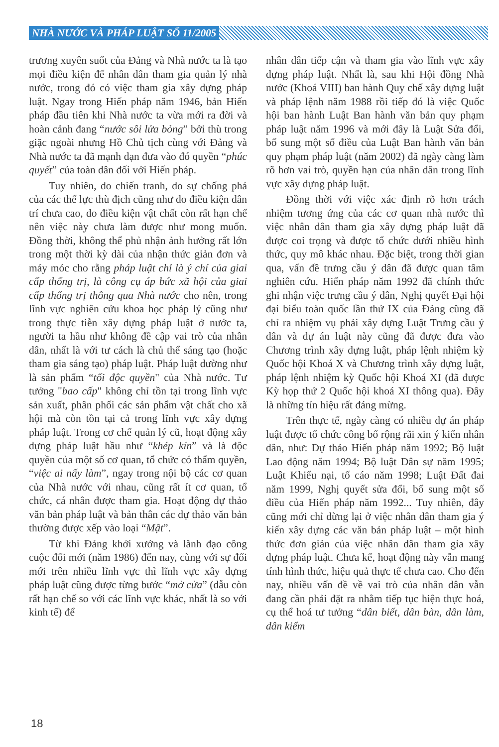NHÀ NƯỚC VÀ PHÁP LUẬT SỐ 11/2005
trương xuyên suốt của Đảng và Nhà nước ta là tạo mọi điều kiện để nhân dân tham gia quản lý nhà nước, trong đó có việc tham gia xây dựng pháp luật. Ngay trong Hiến pháp năm 1946, bản Hiến pháp đầu tiên khi Nhà nước ta vừa mới ra đời và hoàn cảnh đang “nước sôi lửa bỏng” bởi thù trong giặc ngoài nhưng Hồ Chủ tịch cùng với Đảng và Nhà nước ta đã mạnh dạn đưa vào đó quyền “phúc quyết” của toàn dân đối với Hiến pháp.
Tuy nhiên, do chiến tranh, do sự chống phá của các thế lực thù địch cũng như do điều kiện dân trí chưa cao, do điều kiện vật chất còn rất hạn chế nên việc này chưa làm được như mong muốn. Đồng thời, không thể phủ nhận ảnh hưởng rất lớn trong một thời kỳ dài của nhận thức giản đơn và máy móc cho rằng pháp luật chỉ là ý chí của giai cấp thống trị, là công cụ áp bức xã hội của giai cấp thống trị thông qua Nhà nước cho nên, trong lĩnh vực nghiên cứu khoa học pháp lý cũng như trong thực tiễn xây dựng pháp luật ở nước ta, người ta hầu như không đề cập vai trò của nhân dân, nhất là với tư cách là chủ thể sáng tạo (hoặc tham gia sáng tạo) pháp luật. Pháp luật dường như là sản phẩm “tối độc quyền" của Nhà nước. Tư tưởng "bao cấp" không chỉ tồn tại trong lĩnh vực sản xuất, phân phối các sản phẩm vật chất cho xã hội mà còn tồn tại cả trong lĩnh vực xây dựng pháp luật. Trong cơ chế quản lý cũ, hoạt động xây dựng pháp luật hầu như “khép kín” và là độc quyền của một số cơ quan, tổ chức có thẩm quyền, “việc ai nấy làm”, ngay trong nội bộ các cơ quan của Nhà nước với nhau, cũng rất ít cơ quan, tổ chức, cá nhân được tham gia. Hoạt động dự thảo văn bản pháp luật và bản thân các dự thảo văn bản thường được xếp vào loại “Mật”.
Từ khi Đảng khởi xướng và lãnh đạo công cuộc đổi mới (năm 1986) đến nay, cùng với sự đổi mới trên nhiều lĩnh vực thì lĩnh vực xây dựng pháp luật cũng được từng bước “mở cửa” (dẫu còn rất hạn chế so với các lĩnh vực khác, nhất là so với kinh tế) để
nhân dân tiếp cận và tham gia vào lĩnh vực xây dựng pháp luật. Nhất là, sau khi Hội đồng Nhà nước (Khoá VIII) ban hành Quy chế xây dựng luật và pháp lệnh năm 1988 rồi tiếp đó là việc Quốc hội ban hành Luật Ban hành văn bản quy phạm pháp luật năm 1996 và mới đây là Luật Sửa đổi, bổ sung một số điều của Luật Ban hành văn bản quy phạm pháp luật (năm 2002) đã ngày càng làm rõ hơn vai trò, quyền hạn của nhân dân trong lĩnh vực xây dựng pháp luật.
Đồng thời với việc xác định rõ hơn trách nhiệm tương ứng của các cơ quan nhà nước thì việc nhân dân tham gia xây dựng pháp luật đã được coi trọng và được tổ chức dưới nhiều hình thức, quy mô khác nhau. Đặc biệt, trong thời gian qua, vấn đề trưng cầu ý dân đã được quan tâm nghiên cứu. Hiến pháp năm 1992 đã chính thức ghi nhận việc trưng cầu ý dân, Nghị quyết Đại hội đại biểu toàn quốc lần thứ IX của Đảng cũng đã chỉ ra nhiệm vụ phải xây dựng Luật Trưng cầu ý dân và dự án luật này cũng đã được đưa vào Chương trình xây dựng luật, pháp lệnh nhiệm kỳ Quốc hội Khoá X và Chương trình xây dựng luật, pháp lệnh nhiệm kỳ Quốc hội Khoá XI (đã được Kỳ họp thứ 2 Quốc hội khoá XI thông qua). Đây là những tín hiệu rất đáng mừng.
Trên thực tế, ngày càng có nhiều dự án pháp luật được tổ chức công bố rộng rãi xin ý kiến nhân dân, như: Dự thảo Hiến pháp năm 1992; Bộ luật Lao động năm 1994; Bộ luật Dân sự năm 1995; Luật Khiếu nại, tố cáo năm 1998; Luật Đất đai năm 1999, Nghị quyết sửa đổi, bổ sung một số điều của Hiến pháp năm 1992... Tuy nhiên, đây cũng mới chỉ dừng lại ở việc nhân dân tham gia ý kiến xây dựng các văn bản pháp luật – một hình thức đơn giản của việc nhân dân tham gia xây dựng pháp luật. Chưa kể, hoạt động này vẫn mang tính hình thức, hiệu quả thực tế chưa cao. Cho đến nay, nhiều vấn đề về vai trò của nhân dân vẫn đang cần phải đặt ra nhằm tiếp tục hiện thực hoá, cụ thể hoá tư tưởng “dân biết, dân bàn, dân làm, dân kiểm
18